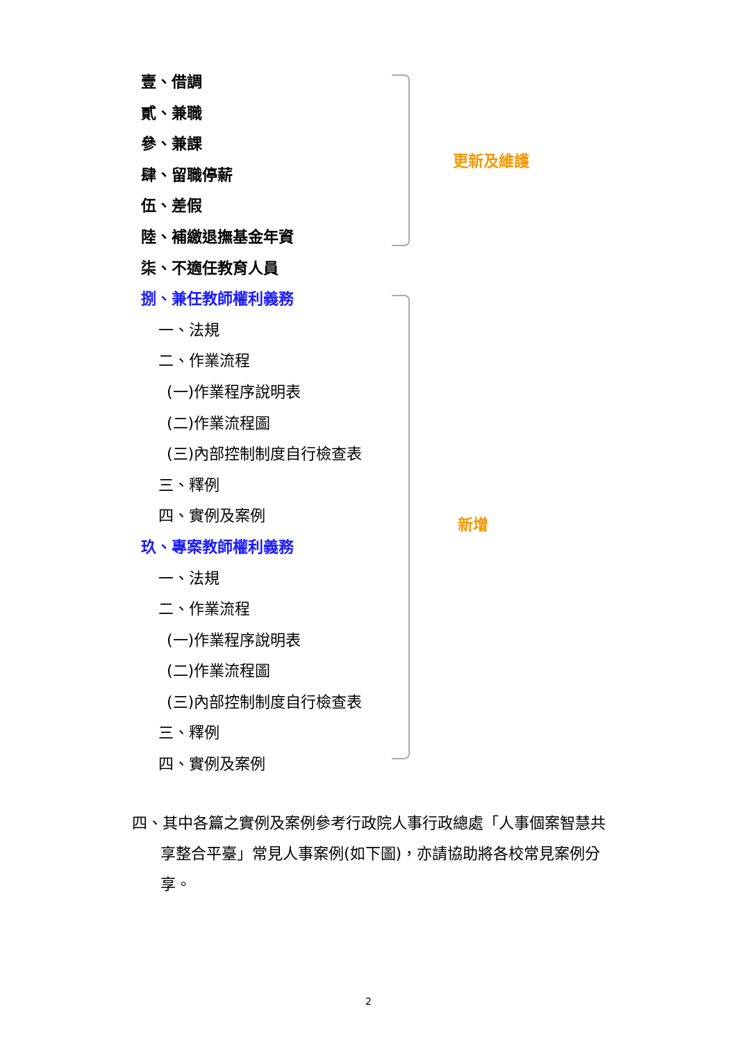壹、借調
貳、兼職
參、兼課
肆、留職停薪
伍、差假
陸、補繳退撫基金年資
柒、不適任教育人員
捌、兼任教師權利義務
一、法規
二、作業流程
(一)作業程序說明表
(二)作業流程圖
(三)內部控制制度自行檢查表
三、釋例
四、實例及案例
玖、專案教師權利義務
一、法規
二、作業流程
(一)作業程序說明表
(二)作業流程圖
(三)內部控制制度自行檢查表
三、釋例
四、實例及案例
更新及維護
新增
四、其中各篇之實例及案例參考行政院人事行政總處「人事個案智慧共
享整合平臺」常見人事案例(如下圖)，亦請協助將各校常見案例分
享。
2